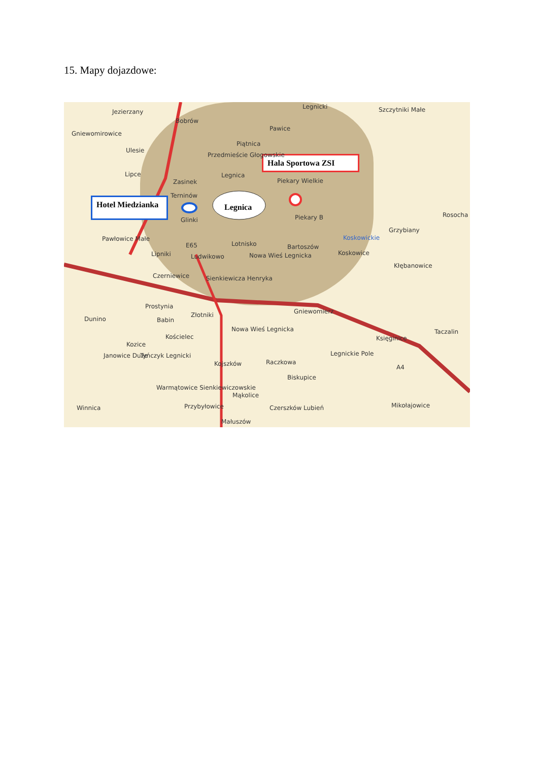15. Mapy dojazdowe:
Hotel Miedzianka
Hala Sportowa ZSI
Legnica
Jezierzany
Bobrów
Gniewomirowice
Legnicki Szczytniki Małe
Pawice
Piątnica
Ulesie
Przedmieście Głogowskie
Lipce Legnica
Zasinek Piekary Wielkie
Terninów
Glinki Piekary B Rosocha
Grzybiany
Koskowickie Pawłowice Małe
E65 Lotnisko Bartoszów
Koskowice Lipniki Ludwikowo Nowa Wieś Legnicka
Kłębanowice
Czerniewice Sienkiewicza Henryka
Prostynia
Gniewomierz
Dunino
Złotniki
Babin
Nowa Wieś Legnicka Taczalin
Kościelec Księginice
Kozice
Janowice Duże Tyńczyk Legnicki Legnickie Pole
Kojszków Raczkowa
A4
Biskupice
Warmątowice Sienkiewiczowskie
Mąkolice
Winnica Przybyłowice Czerszków Lubień Mikołajowice
Małuszów